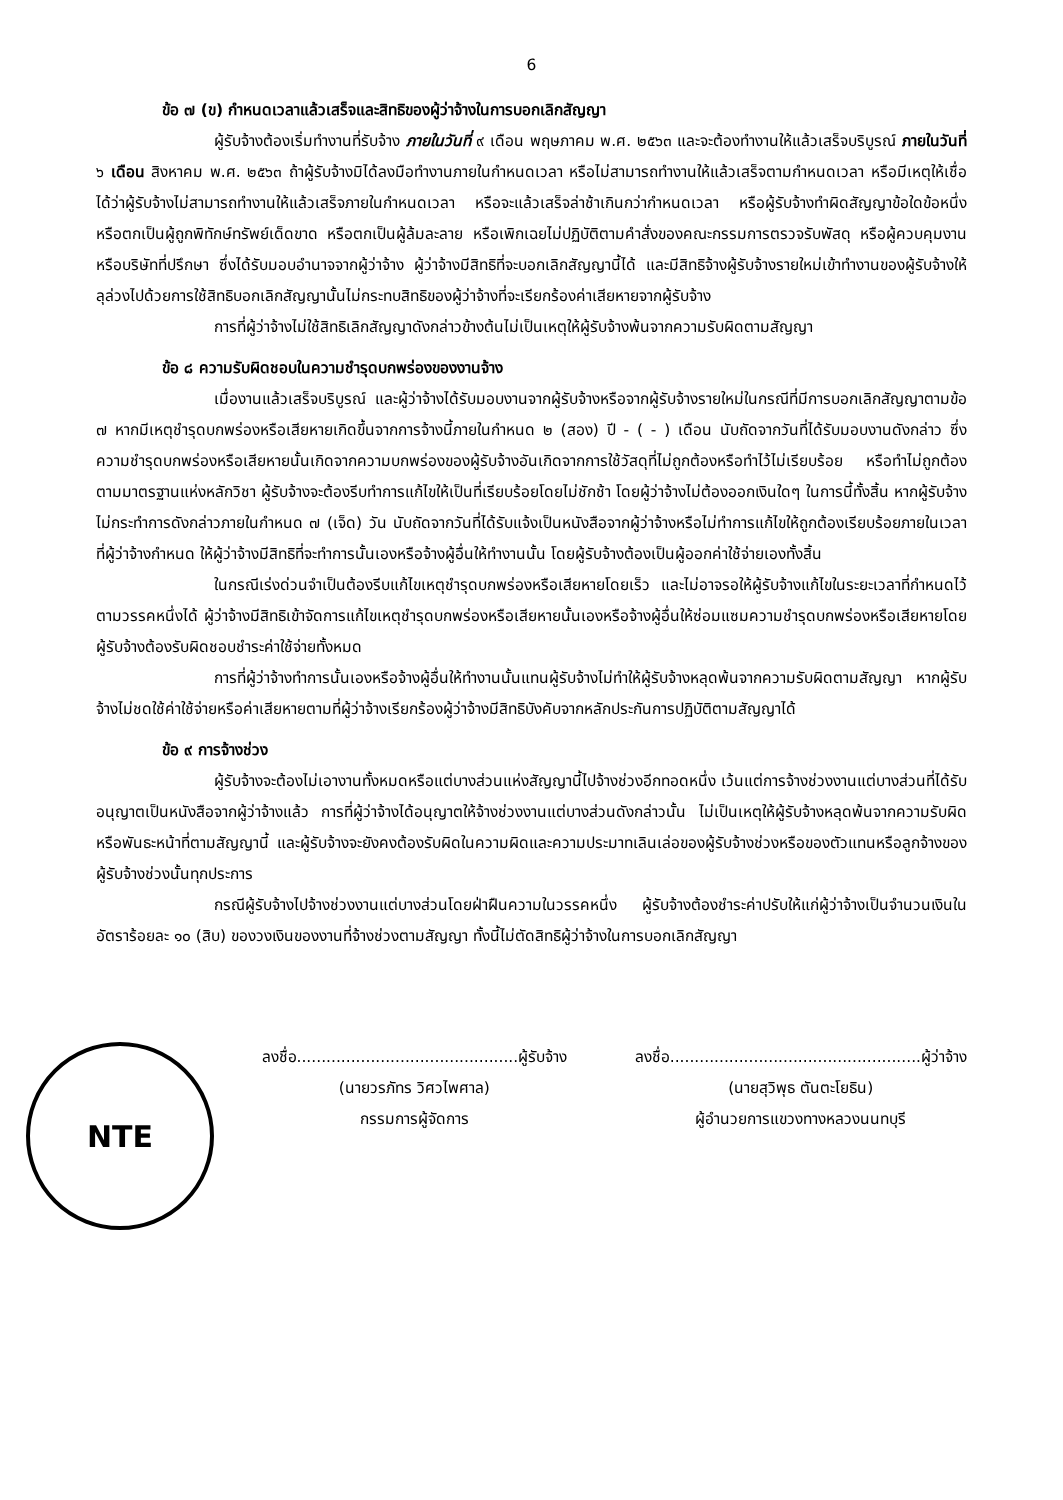6
ข้อ ๗ (ข) กำหนดเวลาแล้วเสร็จและสิทธิของผู้ว่าจ้างในการบอกเลิกสัญญา
ผู้รับจ้างต้องเริ่มทำงานที่รับจ้าง ภายในวันที่ ๙ เดือน พฤษภาคม พ.ศ. ๒๕๖๓ และจะต้องทำงานให้แล้วเสร็จบริบูรณ์ ภายในวันที่ ๖ เดือน สิงหาคม พ.ศ. ๒๕๖๓ ถ้าผู้รับจ้างมิได้ลงมือทำงานภายในกำหนดเวลา หรือไม่สามารถทำงานให้แล้วเสร็จตามกำหนดเวลา หรือมีเหตุให้เชื่อได้ว่าผู้รับจ้างไม่สามารถทำงานให้แล้วเสร็จภายในกำหนดเวลา หรือจะแล้วเสร็จล่าช้าเกินกว่ากำหนดเวลา หรือผู้รับจ้างทำผิดสัญญาข้อใดข้อหนึ่ง หรือตกเป็นผู้ถูกพิทักษ์ทรัพย์เด็ดขาด หรือตกเป็นผู้ล้มละลาย หรือเพิกเฉยไม่ปฏิบัติตามคำสั่งของคณะกรรมการตรวจรับพัสดุ หรือผู้ควบคุมงาน หรือบริษัทที่ปรึกษา ซึ่งได้รับมอบอำนาจจากผู้ว่าจ้าง ผู้ว่าจ้างมีสิทธิที่จะบอกเลิกสัญญานี้ได้ และมีสิทธิจ้างผู้รับจ้างรายใหม่เข้าทำงานของผู้รับจ้างให้ลุล่วงไปด้วยการใช้สิทธิบอกเลิกสัญญานั้นไม่กระทบสิทธิของผู้ว่าจ้างที่จะเรียกร้องค่าเสียหายจากผู้รับจ้าง
การที่ผู้ว่าจ้างไม่ใช้สิทธิเลิกสัญญาดังกล่าวข้างต้นไม่เป็นเหตุให้ผู้รับจ้างพ้นจากความรับผิดตามสัญญา
ข้อ ๘ ความรับผิดชอบในความชำรุดบกพร่องของงานจ้าง
เมื่องานแล้วเสร็จบริบูรณ์ และผู้ว่าจ้างได้รับมอบงานจากผู้รับจ้างหรือจากผู้รับจ้างรายใหม่ในกรณีที่มีการบอกเลิกสัญญาตามข้อ ๗ หากมีเหตุชำรุดบกพร่องหรือเสียหายเกิดขึ้นจากการจ้างนี้ภายในกำหนด ๒ (สอง) ปี - ( - ) เดือน นับถัดจากวันที่ได้รับมอบงานดังกล่าว ซึ่งความชำรุดบกพร่องหรือเสียหายนั้นเกิดจากความบกพร่องของผู้รับจ้างอันเกิดจากการใช้วัสดุที่ไม่ถูกต้องหรือทำไว้ไม่เรียบร้อย หรือทำไม่ถูกต้องตามมาตรฐานแห่งหลักวิชา ผู้รับจ้างจะต้องรีบทำการแก้ไขให้เป็นที่เรียบร้อยโดยไม่ชักช้า โดยผู้ว่าจ้างไม่ต้องออกเงินใดๆ ในการนี้ทั้งสิ้น หากผู้รับจ้างไม่กระทำการดังกล่าวภายในกำหนด ๗ (เจ็ด) วัน นับถัดจากวันที่ได้รับแจ้งเป็นหนังสือจากผู้ว่าจ้างหรือไม่ทำการแก้ไขให้ถูกต้องเรียบร้อยภายในเวลาที่ผู้ว่าจ้างกำหนด ให้ผู้ว่าจ้างมีสิทธิที่จะทำการนั้นเองหรือจ้างผู้อื่นให้ทำงานนั้น โดยผู้รับจ้างต้องเป็นผู้ออกค่าใช้จ่ายเองทั้งสิ้น
ในกรณีเร่งด่วนจำเป็นต้องรีบแก้ไขเหตุชำรุดบกพร่องหรือเสียหายโดยเร็ว และไม่อาจรอให้ผู้รับจ้างแก้ไขในระยะเวลาที่กำหนดไว้ตามวรรคหนึ่งได้ ผู้ว่าจ้างมีสิทธิเข้าจัดการแก้ไขเหตุชำรุดบกพร่องหรือเสียหายนั้นเองหรือจ้างผู้อื่นให้ซ่อมแซมความชำรุดบกพร่องหรือเสียหายโดยผู้รับจ้างต้องรับผิดชอบชำระค่าใช้จ่ายทั้งหมด
การที่ผู้ว่าจ้างทำการนั้นเองหรือจ้างผู้อื่นให้ทำงานนั้นแทนผู้รับจ้างไม่ทำให้ผู้รับจ้างหลุดพ้นจากความรับผิดตามสัญญา หากผู้รับจ้างไม่ชดใช้ค่าใช้จ่ายหรือค่าเสียหายตามที่ผู้ว่าจ้างเรียกร้องผู้ว่าจ้างมีสิทธิบังคับจากหลักประกันการปฏิบัติตามสัญญาได้
ข้อ ๙ การจ้างช่วง
ผู้รับจ้างจะต้องไม่เอางานทั้งหมดหรือแต่บางส่วนแห่งสัญญานี้ไปจ้างช่วงอีกทอดหนึ่ง เว้นแต่การจ้างช่วงงานแต่บางส่วนที่ได้รับอนุญาตเป็นหนังสือจากผู้ว่าจ้างแล้ว การที่ผู้ว่าจ้างได้อนุญาตให้จ้างช่วงงานแต่บางส่วนดังกล่าวนั้น ไม่เป็นเหตุให้ผู้รับจ้างหลุดพ้นจากความรับผิดหรือพันธะหน้าที่ตามสัญญานี้ และผู้รับจ้างจะยังคงต้องรับผิดในความผิดและความประมาทเลินเล่อของผู้รับจ้างช่วงหรือของตัวแทนหรือลูกจ้างของผู้รับจ้างช่วงนั้นทุกประการ
กรณีผู้รับจ้างไปจ้างช่วงงานแต่บางส่วนโดยฝ่าฝืนความในวรรคหนึ่ง ผู้รับจ้างต้องชำระค่าปรับให้แก่ผู้ว่าจ้างเป็นจำนวนเงินในอัตราร้อยละ ๑๐ (สิบ) ของวงเงินของงานที่จ้างช่วงตามสัญญา ทั้งนี้ไม่ตัดสิทธิผู้ว่าจ้างในการบอกเลิกสัญญา
NTE
ลงชื่อ.............................................ผู้รับจ้าง
(นายวรภัทร วิศวไพศาล)
กรรมการผู้จัดการ
ลงชื่อ...................................................ผู้ว่าจ้าง
(นายสุวิพุธ ตันตะโยธิน)
ผู้อำนวยการแขวงทางหลวงนนทบุรี